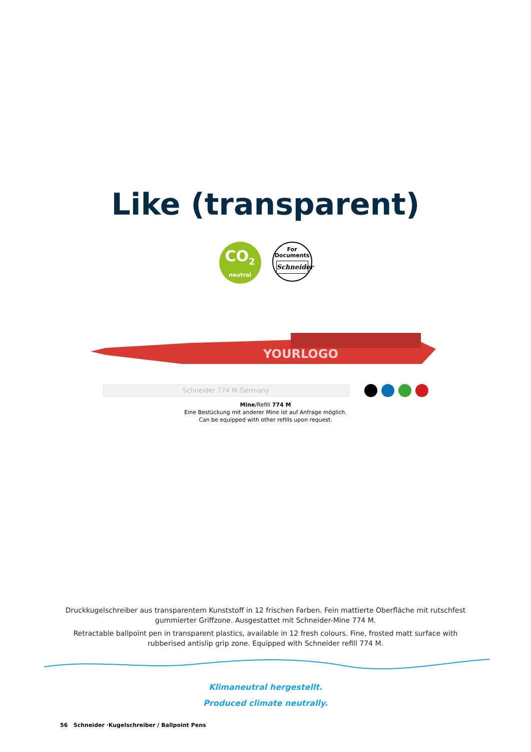Like (transparent)
CO<sub>2</sub>
neutral
For
Documents
Schneider
YOURLOGO
Schneider 774 M Germany
Mine/Refill 774 M
Eine Bestückung mit anderer Mine ist auf Anfrage möglich.
Can be equipped with other refills upon request.
Druckkugelschreiber aus transparentem Kunststoff in 12 frischen Farben. Fein mattierte Oberfläche mit rutschfest gummierter Griffzone. Ausgestattet mit Schneider-Mine 774 M.
Retractable ballpoint pen in transparent plastics, available in 12 fresh colours. Fine, frosted matt surface with rubberised antislip grip zone. Equipped with Schneider refill 774 M.
Klimaneutral hergestellt.
Produced climate neutrally.
56 Schneider ·Kugelschreiber / Ballpoint Pens